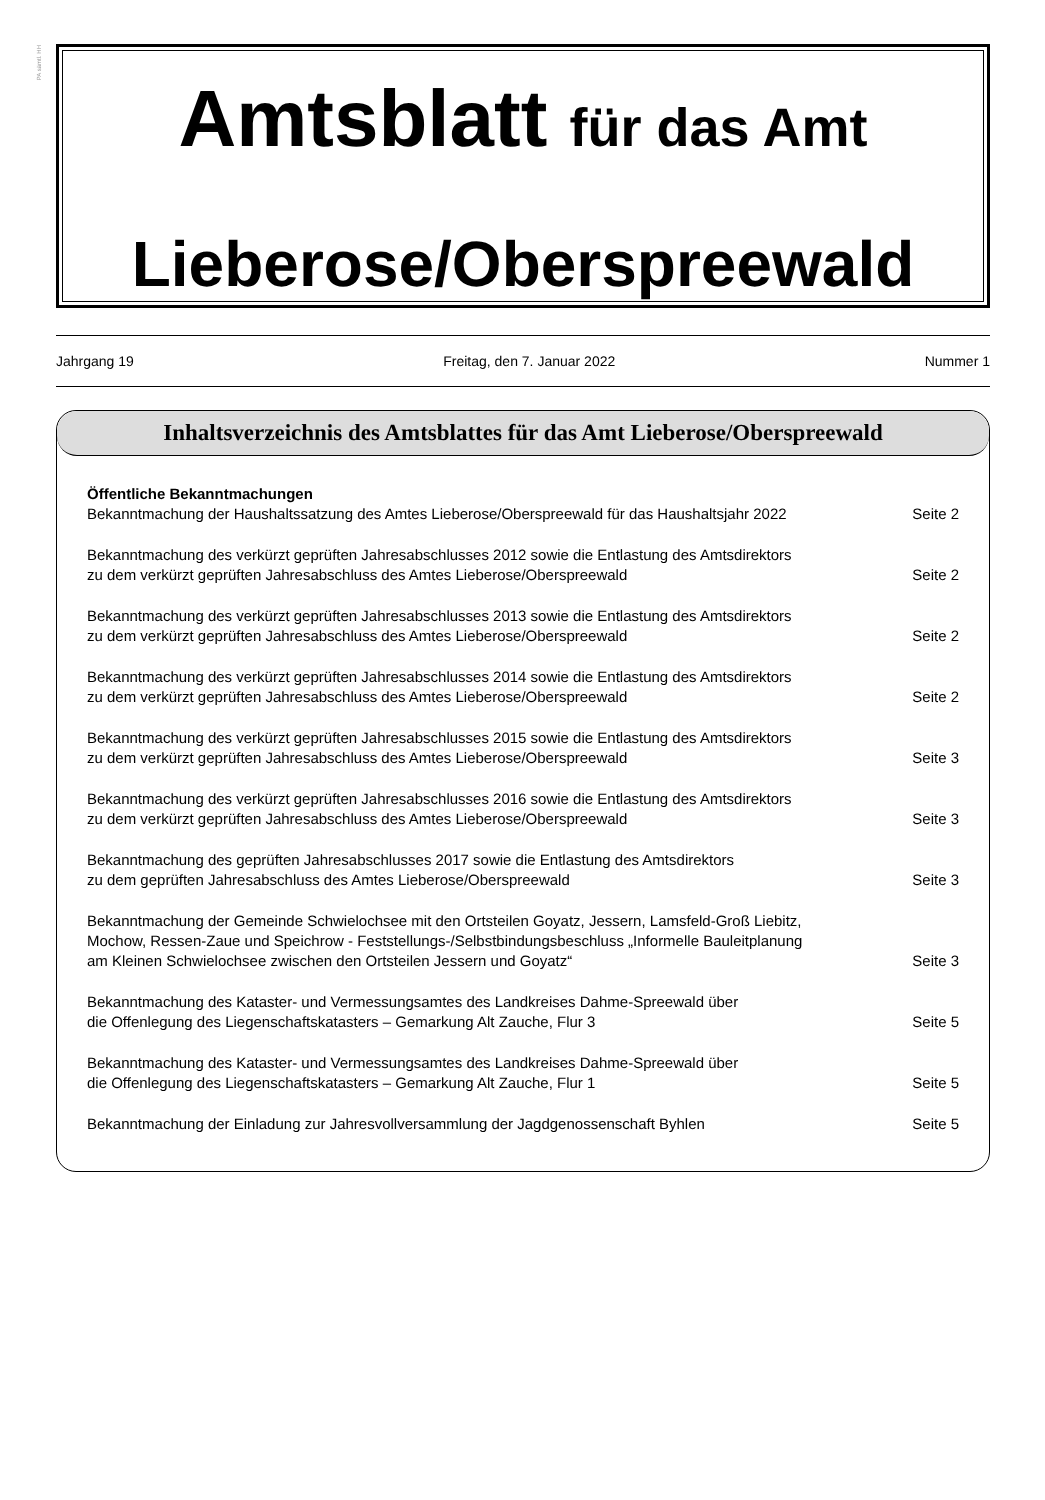PA sämtl. HH
Amtsblatt für das Amt
Lieberose/Oberspreewald
Jahrgang 19 Freitag, den 7. Januar 2022 Nummer 1
Inhaltsverzeichnis des Amtsblattes für das Amt Lieberose/Oberspreewald
Öffentliche Bekanntmachungen
Bekanntmachung der Haushaltssatzung des Amtes Lieberose/Oberspreewald für das Haushaltsjahr 2022 Seite 2
Bekanntmachung des verkürzt geprüften Jahresabschlusses 2012 sowie die Entlastung des Amtsdirektors
zu dem verkürzt geprüften Jahresabschluss des Amtes Lieberose/Oberspreewald Seite 2
Bekanntmachung des verkürzt geprüften Jahresabschlusses 2013 sowie die Entlastung des Amtsdirektors
zu dem verkürzt geprüften Jahresabschluss des Amtes Lieberose/Oberspreewald Seite 2
Bekanntmachung des verkürzt geprüften Jahresabschlusses 2014 sowie die Entlastung des Amtsdirektors
zu dem verkürzt geprüften Jahresabschluss des Amtes Lieberose/Oberspreewald Seite 2
Bekanntmachung des verkürzt geprüften Jahresabschlusses 2015 sowie die Entlastung des Amtsdirektors
zu dem verkürzt geprüften Jahresabschluss des Amtes Lieberose/Oberspreewald Seite 3
Bekanntmachung des verkürzt geprüften Jahresabschlusses 2016 sowie die Entlastung des Amtsdirektors
zu dem verkürzt geprüften Jahresabschluss des Amtes Lieberose/Oberspreewald Seite 3
Bekanntmachung des geprüften Jahresabschlusses 2017 sowie die Entlastung des Amtsdirektors
zu dem geprüften Jahresabschluss des Amtes Lieberose/Oberspreewald Seite 3
Bekanntmachung der Gemeinde Schwielochsee mit den Ortsteilen Goyatz, Jessern, Lamsfeld-Groß Liebitz,
Mochow, Ressen-Zaue und Speichrow - Feststellungs-/Selbstbindungsbeschluss „Informelle Bauleitplanung
am Kleinen Schwielochsee zwischen den Ortsteilen Jessern und Goyatz“Seite 3
Bekanntmachung des Kataster- und Vermessungsamtes des Landkreises Dahme-Spreewald über
die Offenlegung des Liegenschaftskatasters – Gemarkung Alt Zauche, Flur 3 Seite 5
Bekanntmachung des Kataster- und Vermessungsamtes des Landkreises Dahme-Spreewald über
die Offenlegung des Liegenschaftskatasters – Gemarkung Alt Zauche, Flur 1 Seite 5
Bekanntmachung der Einladung zur Jahresvollversammlung der Jagdgenossenschaft Byhlen Seite 5